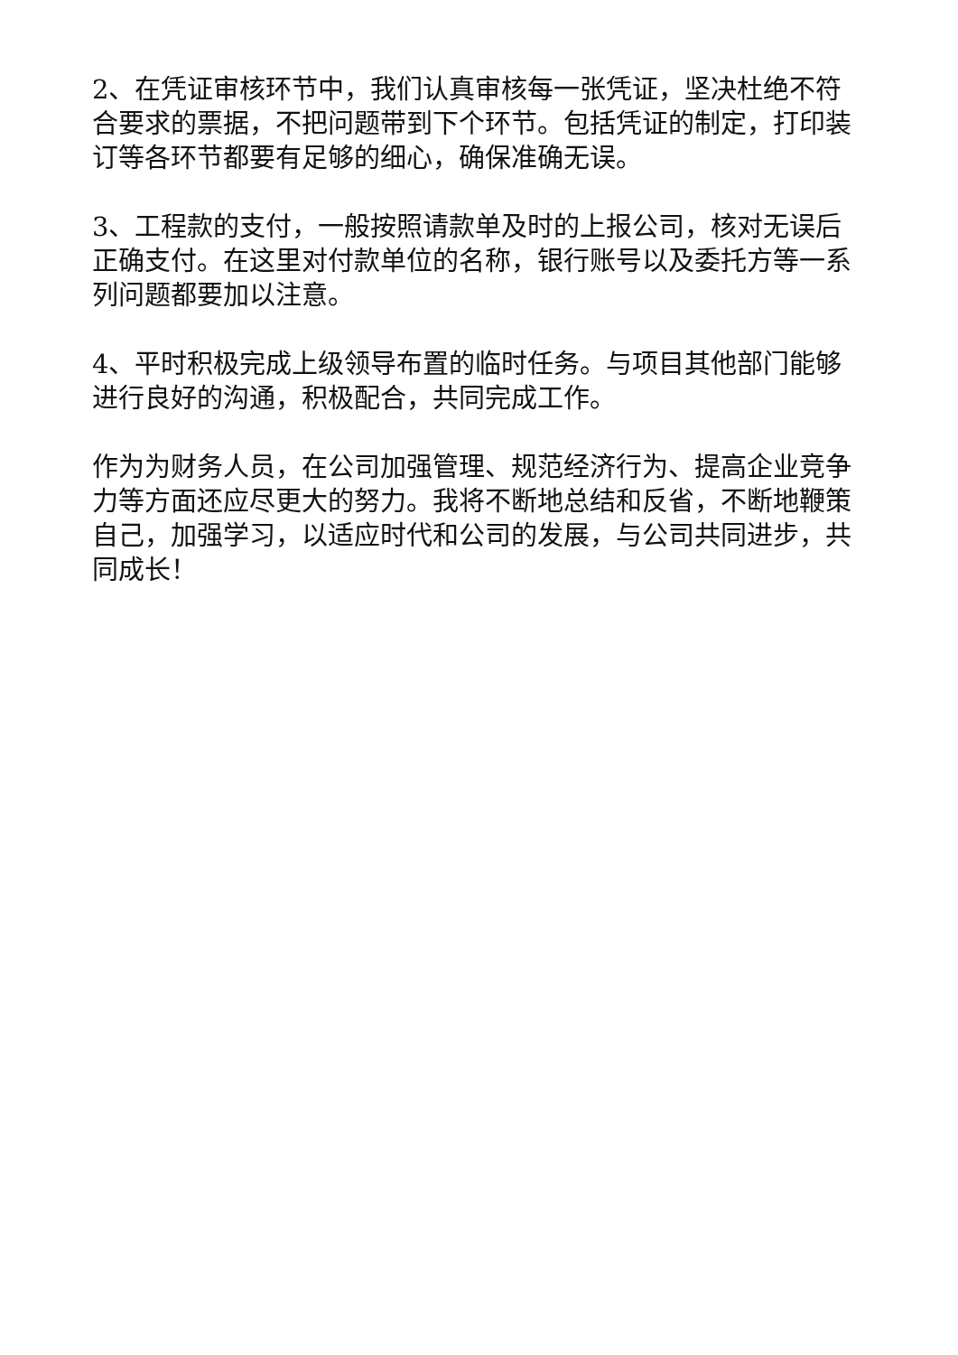2、在凭证审核环节中，我们认真审核每一张凭证，坚决杜绝不符合要求的票据，不把问题带到下个环节。包括凭证的制定，打印装订等各环节都要有足够的细心，确保准确无误。
3、工程款的支付，一般按照请款单及时的上报公司，核对无误后正确支付。在这里对付款单位的名称，银行账号以及委托方等一系列问题都要加以注意。
4、平时积极完成上级领导布置的临时任务。与项目其他部门能够进行良好的沟通，积极配合，共同完成工作。
作为为财务人员，在公司加强管理、规范经济行为、提高企业竞争力等方面还应尽更大的努力。我将不断地总结和反省，不断地鞭策自己，加强学习，以适应时代和公司的发展，与公司共同进步，共同成长！